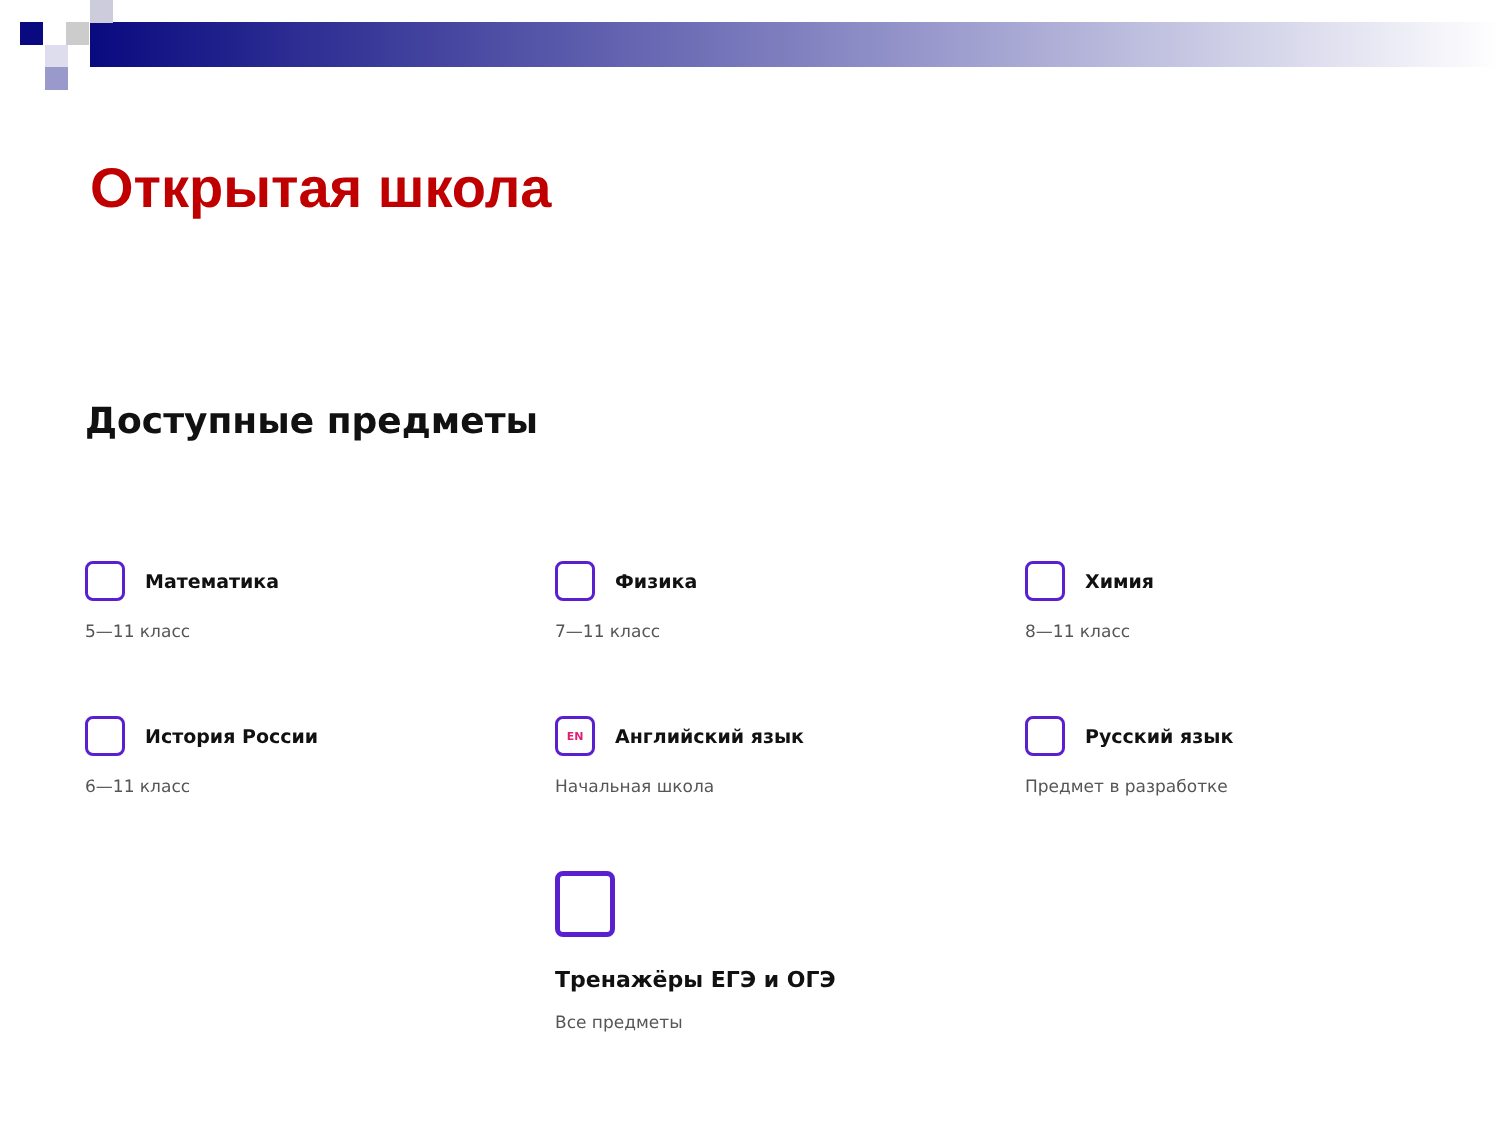Открытая школа
Доступные предметы
Математика
5—11 класс
Физика
7—11 класс
Химия
8—11 класс
История России
6—11 класс
EN
Английский язык
Начальная школа
Русский язык
Предмет в разработке
Тренажёры ЕГЭ и ОГЭ
Все предметы